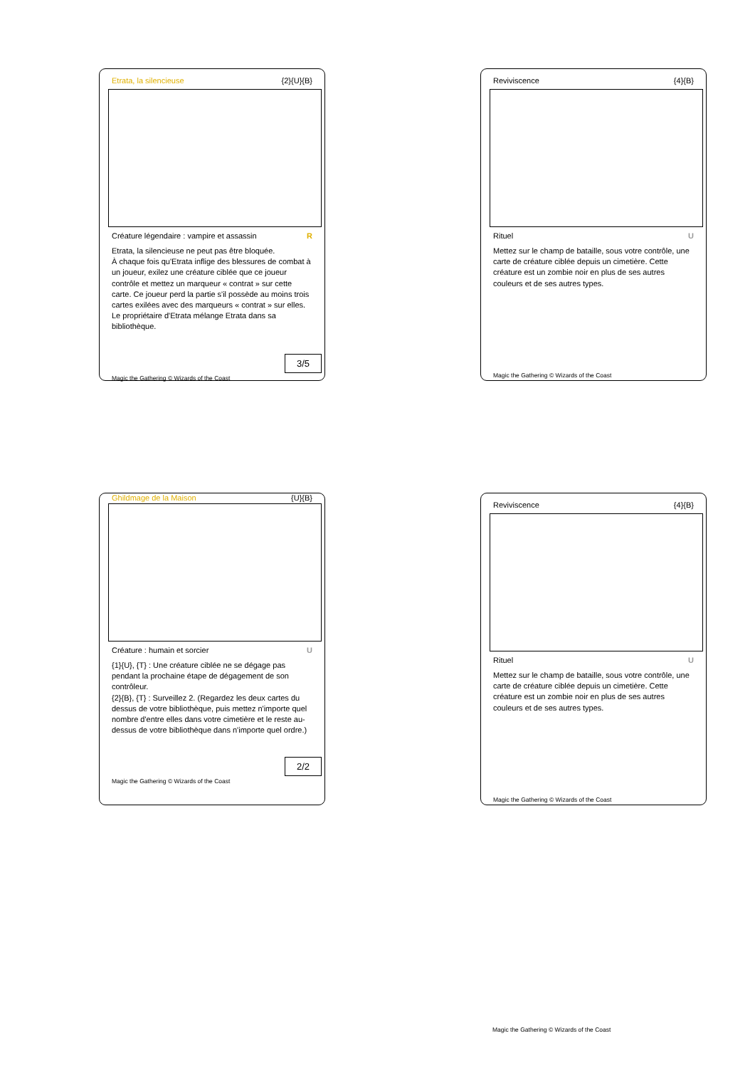Etrata, la silencieuse {2}{U}{B}
Créature légendaire : vampire et assassin R
Etrata, la silencieuse ne peut pas être bloquée.
À chaque fois qu'Etrata inflige des blessures de combat à un joueur, exilez une créature ciblée que ce joueur contrôle et mettez un marqueur « contrat » sur cette carte. Ce joueur perd la partie s'il possède au moins trois cartes exilées avec des marqueurs « contrat » sur elles. Le propriétaire d'Etrata mélange Etrata dans sa bibliothèque.
3/5
Magic the Gathering © Wizards of the Coast
Reviviscence {4}{B}
Rituel U
Mettez sur le champ de bataille, sous votre contrôle, une carte de créature ciblée depuis un cimetière. Cette créature est un zombie noir en plus de ses autres couleurs et de ses autres types.
Magic the Gathering © Wizards of the Coast
Ghildmage de la Maison {U}{B}
Créature : humain et sorcier U
{1}{U}, {T} : Une créature ciblée ne se dégage pas pendant la prochaine étape de dégagement de son contrôleur.
{2}{B}, {T} : Surveillez 2. (Regardez les deux cartes du dessus de votre bibliothèque, puis mettez n'importe quel nombre d'entre elles dans votre cimetière et le reste au-dessus de votre bibliothèque dans n'importe quel ordre.)
2/2
Magic the Gathering © Wizards of the Coast
Reviviscence {4}{B}
Rituel U
Mettez sur le champ de bataille, sous votre contrôle, une carte de créature ciblée depuis un cimetière. Cette créature est un zombie noir en plus de ses autres couleurs et de ses autres types.
Magic the Gathering © Wizards of the Coast
Magic the Gathering © Wizards of the Coast